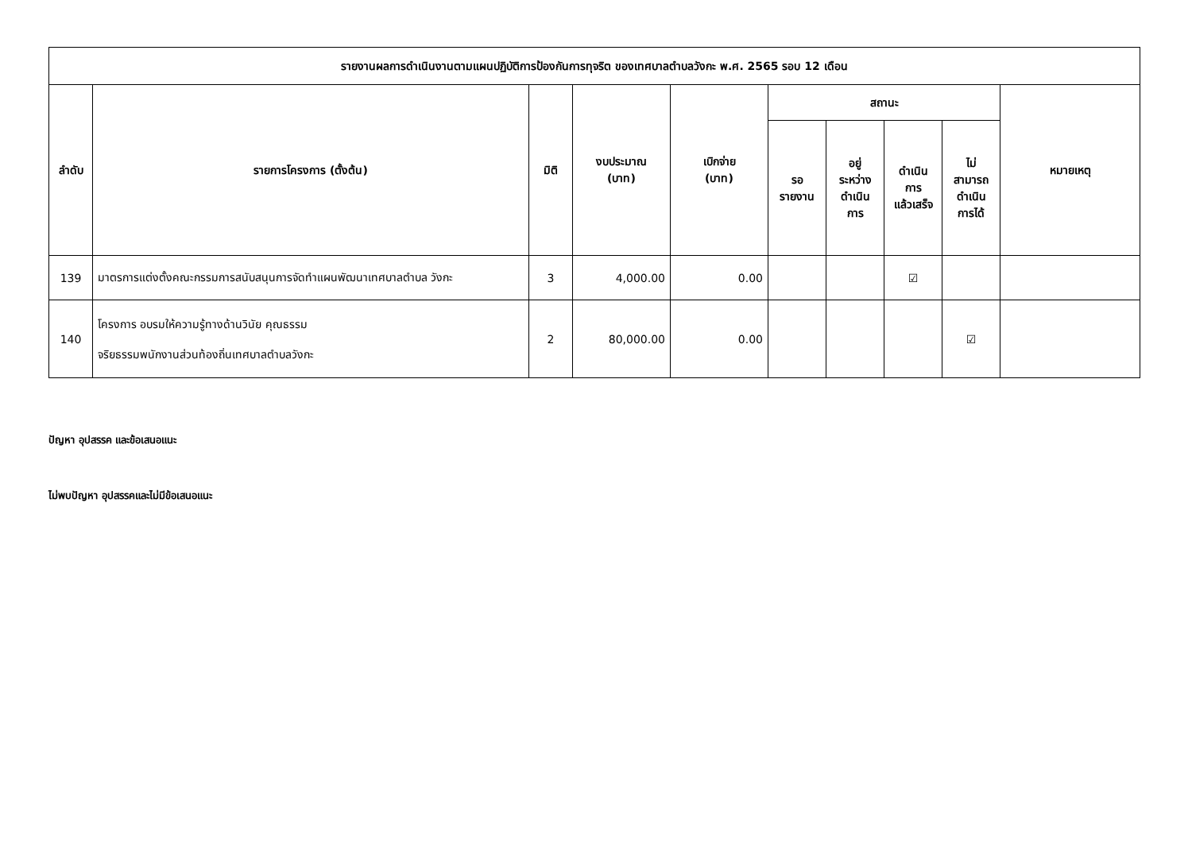| รายงานผลการดำเนินงานตามแผนปฏิบัติการป้องกันการทุจริต ของเทศบาลตำบลวังกะ พ.ศ. 2565 รอบ 12 เดือน | | | | | | | | | |
| --- | --- | --- | --- | --- | --- | --- | --- | --- | --- |
| ลำดับ | รายการโครงการ (ตั้งต้น) | มิติ | งบประมาณ (บาท) | เบิกจ่าย (บาท) | สถานะ | | | | หมายเหตุ |
| | | | | | รอ รายงาน | อยู่ ระหว่าง ดำเนิน การ | ดำเนิน การ แล้วเสร็จ | ไม่ สามารถ ดำเนิน การได้ | |
| 139 | มาตรการแต่งตั้งคณะกรรมการสนับสนุนการจัดทำแผนพัฒนาเทศบาลตำบล วังกะ | 3 | 4,000.00 | 0.00 | | | ☑ | | |
| 140 | โครงการ อบรมให้ความรู้ทางด้านวินัย คุณธรรม จริยธรรมพนักงานส่วนท้องถิ่นเทศบาลตำบลวังกะ | 2 | 80,000.00 | 0.00 | | | | ☑ | |
ปัญหา อุปสรรค และข้อเสนอแนะ
ไม่พบปัญหา อุปสรรคและไม่มีข้อเสนอแนะ